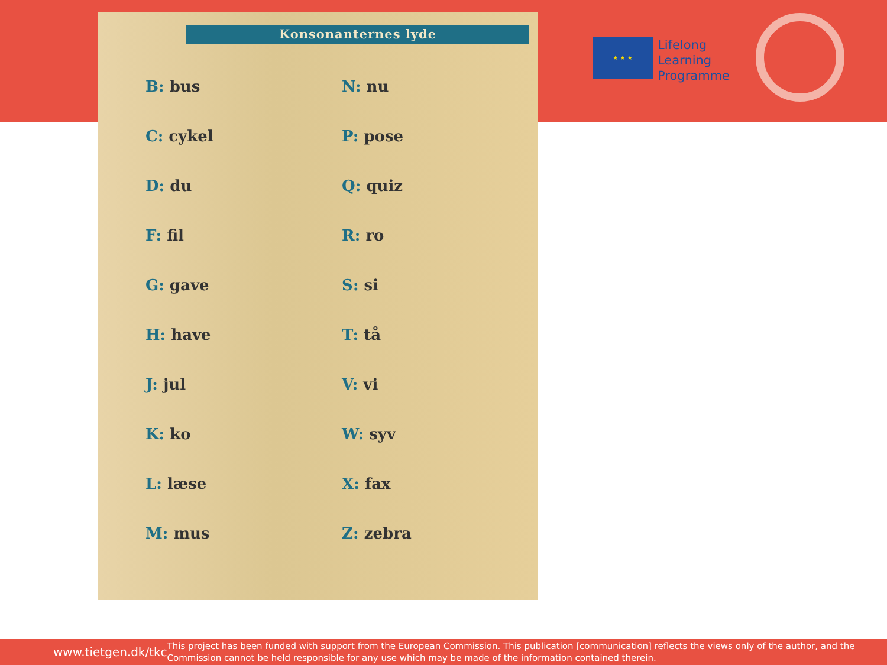Konsonanternes lyde
| B: bus | N: nu |
| C: cykel | P: pose |
| D: du | Q: quiz |
| F: fil | R: ro |
| G: gave | S: si |
| H: have | T: tå |
| J: jul | V: vi |
| K: ko | W: syv |
| L: læse | X: fax |
| M: mus | Z: zebra |
★ ★ ★
Lifelong
Learning
Programme
www.tietgen.dk/tkc
This project has been funded with support from the European Commission. This publication [communication] reflects the views only of the author, and the Commission cannot be held responsible for any use which may be made of the information contained therein.